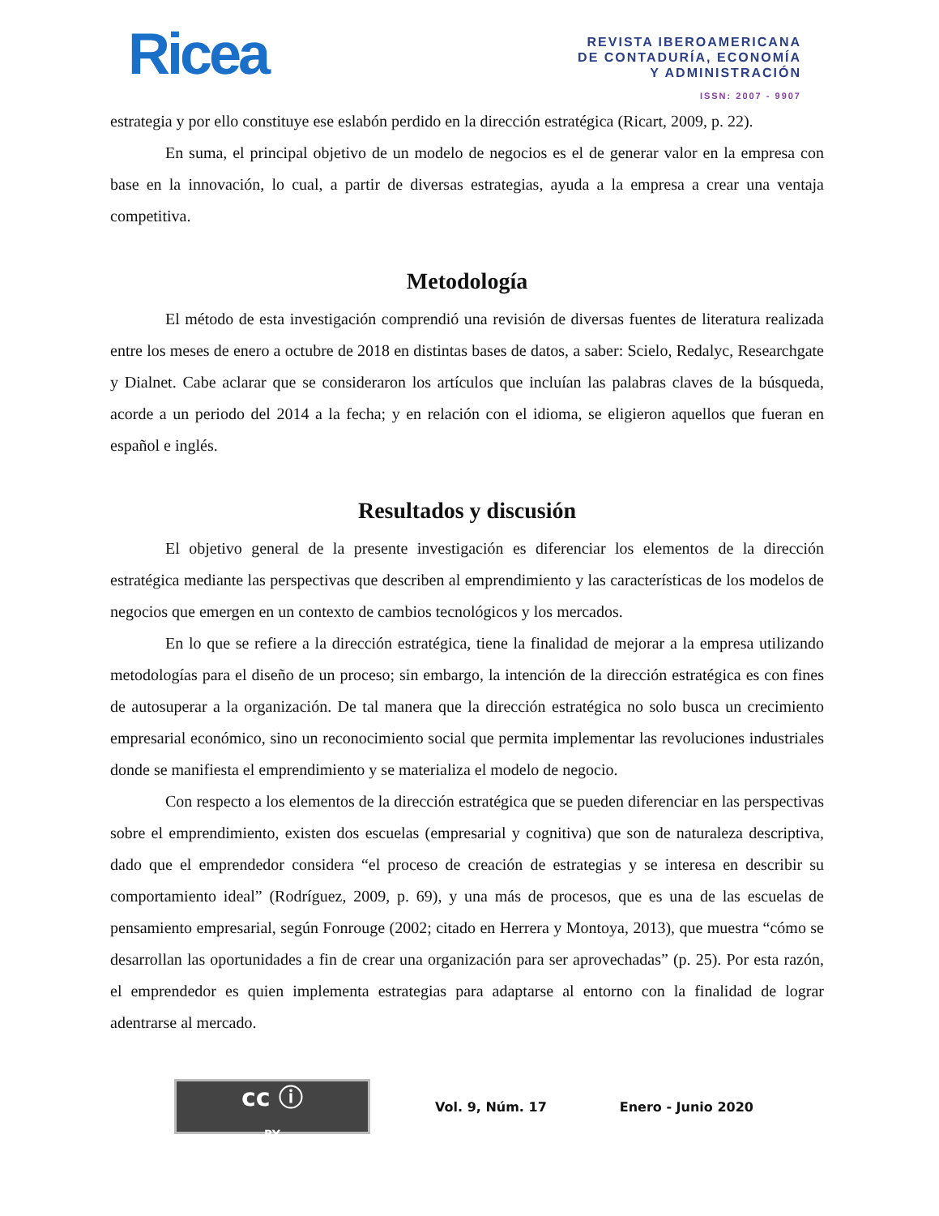Ricea
REVISTA IBEROAMERICANA
DE CONTADURÍA, ECONOMÍA
Y ADMINISTRACIÓN
ISSN: 2007 - 9907
estrategia y por ello constituye ese eslabón perdido en la dirección estratégica (Ricart, 2009, p. 22).
En suma, el principal objetivo de un modelo de negocios es el de generar valor en la empresa con base en la innovación, lo cual, a partir de diversas estrategias, ayuda a la empresa a crear una ventaja competitiva.
Metodología
El método de esta investigación comprendió una revisión de diversas fuentes de literatura realizada entre los meses de enero a octubre de 2018 en distintas bases de datos, a saber: Scielo, Redalyc, Researchgate y Dialnet. Cabe aclarar que se consideraron los artículos que incluían las palabras claves de la búsqueda, acorde a un periodo del 2014 a la fecha; y en relación con el idioma, se eligieron aquellos que fueran en español e inglés.
Resultados y discusión
El objetivo general de la presente investigación es diferenciar los elementos de la dirección estratégica mediante las perspectivas que describen al emprendimiento y las características de los modelos de negocios que emergen en un contexto de cambios tecnológicos y los mercados.
En lo que se refiere a la dirección estratégica, tiene la finalidad de mejorar a la empresa utilizando metodologías para el diseño de un proceso; sin embargo, la intención de la dirección estratégica es con fines de autosuperar a la organización. De tal manera que la dirección estratégica no solo busca un crecimiento empresarial económico, sino un reconocimiento social que permita implementar las revoluciones industriales donde se manifiesta el emprendimiento y se materializa el modelo de negocio.
Con respecto a los elementos de la dirección estratégica que se pueden diferenciar en las perspectivas sobre el emprendimiento, existen dos escuelas (empresarial y cognitiva) que son de naturaleza descriptiva, dado que el emprendedor considera “el proceso de creación de estrategias y se interesa en describir su comportamiento ideal” (Rodríguez, 2009, p. 69), y una más de procesos, que es una de las escuelas de pensamiento empresarial, según Fonrouge (2002; citado en Herrera y Montoya, 2013), que muestra “cómo se desarrollan las oportunidades a fin de crear una organización para ser aprovechadas” (p. 25). Por esta razón, el emprendedor es quien implementa estrategias para adaptarse al entorno con la finalidad de lograr adentrarse al mercado.
cc ⓘ
BY
Vol. 9, Núm. 17 Enero - Junio 2020